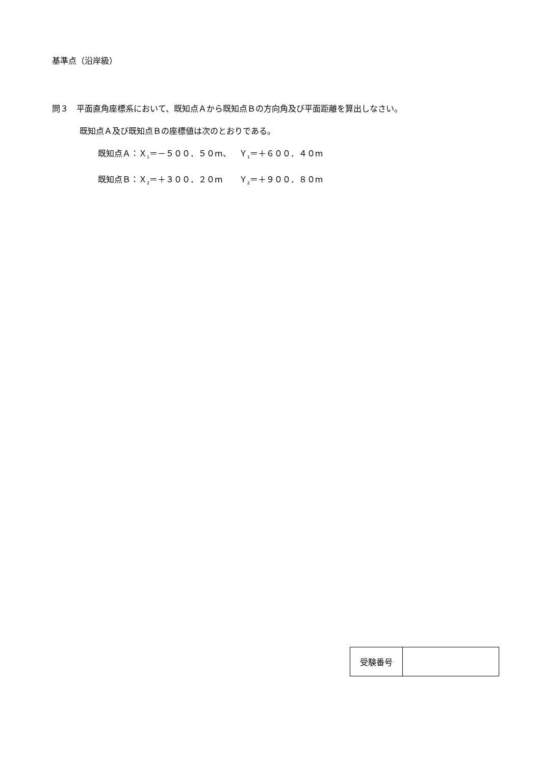基準点（沿岸級）
問３　平面直角座標系において、既知点Ａから既知点Ｂの方向角及び平面距離を算出しなさい。
既知点Ａ及び既知点Ｂの座標値は次のとおりである。
既知点Ａ：Ｘ<sub>1</sub>＝－５００．５０m、　Ｙ<sub>1</sub>＝＋６００．４０m
既知点Ｂ：Ｘ<sub>2</sub>＝＋３００．２０m　　Ｙ<sub>2</sub>＝＋９００．８０m
| 受験番号 | |